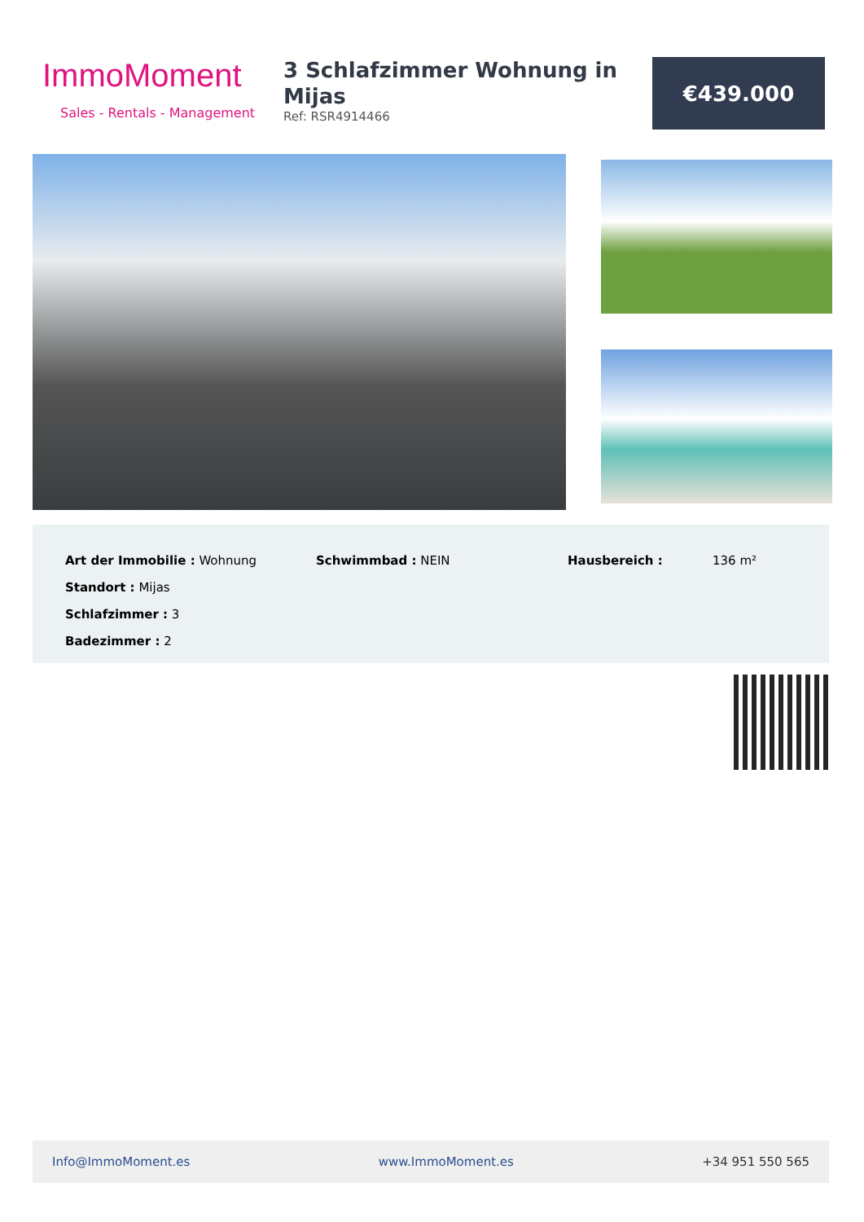ImmoMoment
Sales - Rentals - Management
3 Schlafzimmer Wohnung in Mijas
Ref: RSR4914466
€439.000
Art der Immobilie : Wohnung
Standort : Mijas
Schlafzimmer : 3
Badezimmer : 2
Schwimmbad : NEIN Hausbereich : 136 m²
Info@ImmoMoment.es www.ImmoMoment.es +34 951 550 565